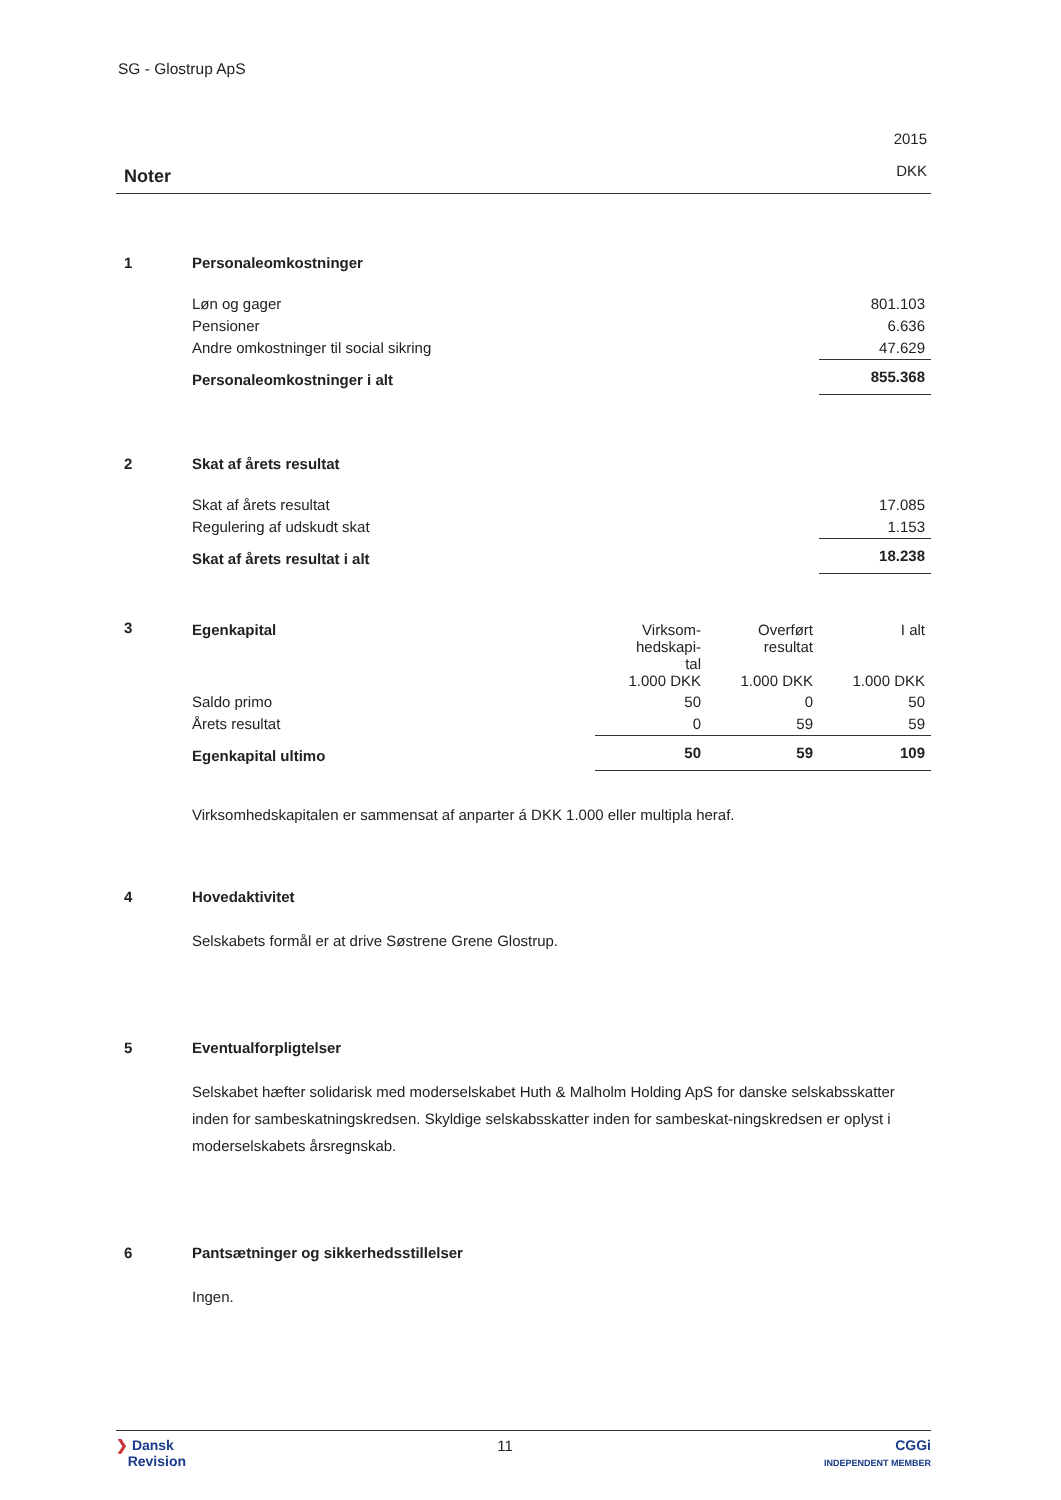SG - Glostrup ApS
Noter
2015
DKK
1 Personaleomkostninger
| Løn og gager | 801.103 |
| Pensioner | 6.636 |
| Andre omkostninger til social sikring | 47.629 |
| Personaleomkostninger i alt | 855.368 |
2 Skat af årets resultat
| Skat af årets resultat | 17.085 |
| Regulering af udskudt skat | 1.153 |
| Skat af årets resultat i alt | 18.238 |
3
| Egenkapital | Virksom- hedskapi- tal 1.000 DKK | Overført resultat 1.000 DKK | I alt 1.000 DKK |
| Saldo primo | 50 | 0 | 50 |
| Årets resultat | 0 | 59 | 59 |
| Egenkapital ultimo | 50 | 59 | 109 |
Virksomhedskapitalen er sammensat af anparter á DKK 1.000 eller multipla heraf.
4 Hovedaktivitet
Selskabets formål er at drive Søstrene Grene Glostrup.
5 Eventualforpligtelser
Selskabet hæfter solidarisk med moderselskabet Huth & Malholm Holding ApS for danske selskabsskatter inden for sambeskatningskredsen. Skyldige selskabsskatter inden for sambeskat-ningskredsen er oplyst i moderselskabets årsregnskab.
6 Pantsætninger og sikkerhedsstillelser
Ingen.
❯ Dansk
Revision
11 CGGi
INDEPENDENT MEMBER